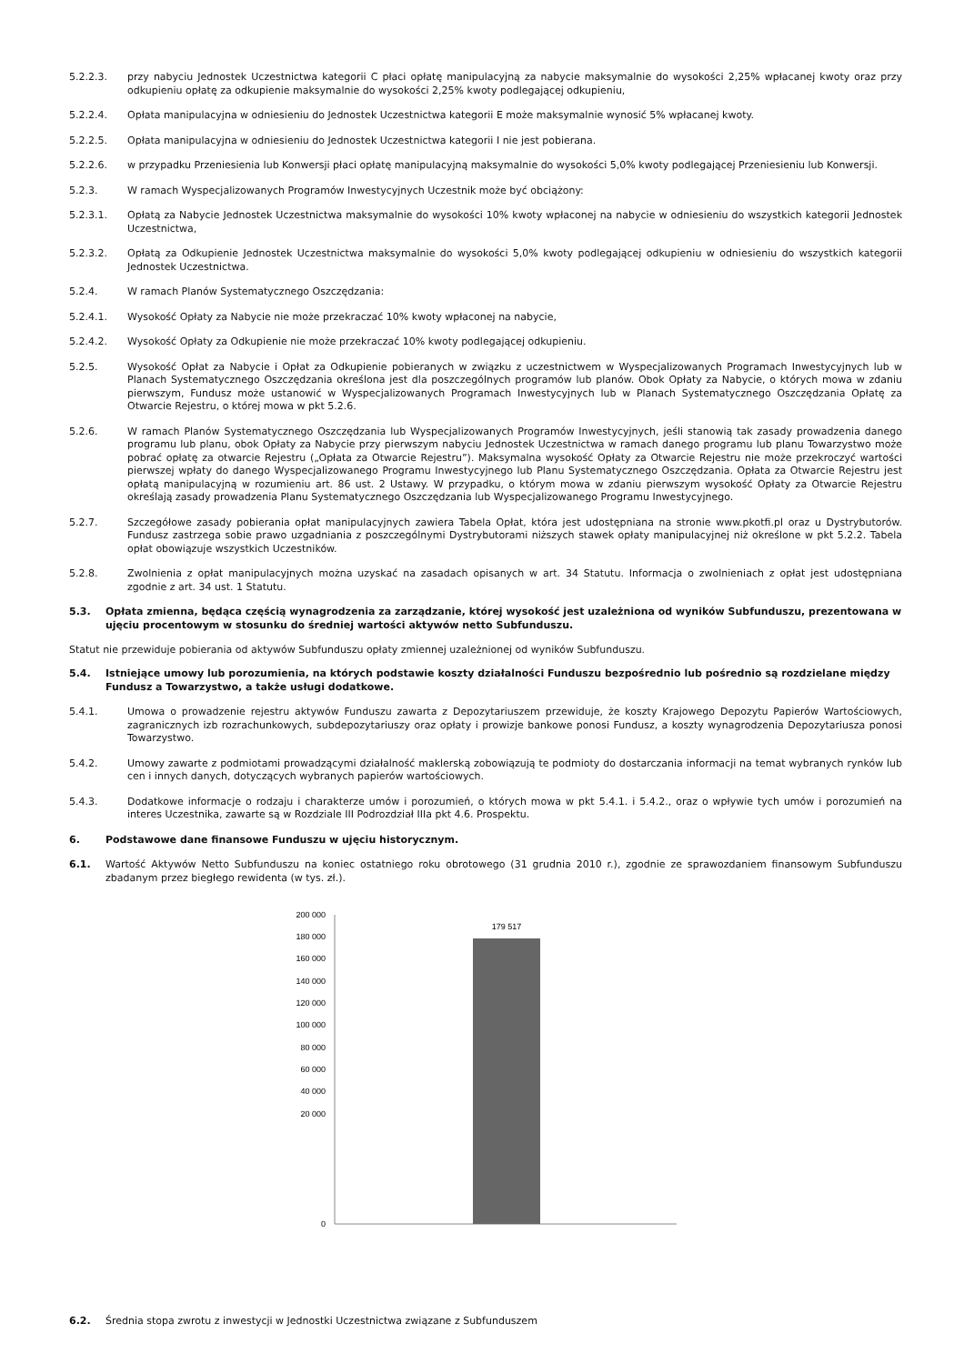5.2.2.3. przy nabyciu Jednostek Uczestnictwa kategorii C płaci opłatę manipulacyjną za nabycie maksymalnie do wysokości 2,25% wpłacanej kwoty oraz przy odkupieniu opłatę za odkupienie maksymalnie do wysokości 2,25% kwoty podlegającej odkupieniu,
5.2.2.4. Opłata manipulacyjna w odniesieniu do Jednostek Uczestnictwa kategorii E może maksymalnie wynosić 5% wpłacanej kwoty.
5.2.2.5. Opłata manipulacyjna w odniesieniu do Jednostek Uczestnictwa kategorii I nie jest pobierana.
5.2.2.6. w przypadku Przeniesienia lub Konwersji płaci opłatę manipulacyjną maksymalnie do wysokości 5,0% kwoty podlegającej Przeniesieniu lub Konwersji.
5.2.3. W ramach Wyspecjalizowanych Programów Inwestycyjnych Uczestnik może być obciążony:
5.2.3.1. Opłatą za Nabycie Jednostek Uczestnictwa maksymalnie do wysokości 10% kwoty wpłaconej na nabycie w odniesieniu do wszystkich kategorii Jednostek Uczestnictwa,
5.2.3.2. Opłatą za Odkupienie Jednostek Uczestnictwa maksymalnie do wysokości 5,0% kwoty podlegającej odkupieniu w odniesieniu do wszystkich kategorii Jednostek Uczestnictwa.
5.2.4. W ramach Planów Systematycznego Oszczędzania:
5.2.4.1. Wysokość Opłaty za Nabycie nie może przekraczać 10% kwoty wpłaconej na nabycie,
5.2.4.2. Wysokość Opłaty za Odkupienie nie może przekraczać 10% kwoty podlegającej odkupieniu.
5.2.5. Wysokość Opłat za Nabycie i Opłat za Odkupienie pobieranych w związku z uczestnictwem w Wyspecjalizowanych Programach Inwestycyjnych lub w Planach Systematycznego Oszczędzania określona jest dla poszczególnych programów lub planów. Obok Opłaty za Nabycie, o których mowa w zdaniu pierwszym, Fundusz może ustanowić w Wyspecjalizowanych Programach Inwestycyjnych lub w Planach Systematycznego Oszczędzania Opłatę za Otwarcie Rejestru, o której mowa w pkt 5.2.6.
5.2.6. W ramach Planów Systematycznego Oszczędzania lub Wyspecjalizowanych Programów Inwestycyjnych, jeśli stanowią tak zasady prowadzenia danego programu lub planu, obok Opłaty za Nabycie przy pierwszym nabyciu Jednostek Uczestnictwa w ramach danego programu lub planu Towarzystwo może pobrać opłatę za otwarcie Rejestru („Opłata za Otwarcie Rejestru”). Maksymalna wysokość Opłaty za Otwarcie Rejestru nie może przekroczyć wartości pierwszej wpłaty do danego Wyspecjalizowanego Programu Inwestycyjnego lub Planu Systematycznego Oszczędzania. Opłata za Otwarcie Rejestru jest opłatą manipulacyjną w rozumieniu art. 86 ust. 2 Ustawy. W przypadku, o którym mowa w zdaniu pierwszym wysokość Opłaty za Otwarcie Rejestru określają zasady prowadzenia Planu Systematycznego Oszczędzania lub Wyspecjalizowanego Programu Inwestycyjnego.
5.2.7. Szczegółowe zasady pobierania opłat manipulacyjnych zawiera Tabela Opłat, która jest udostępniana na stronie www.pkotfi.pl oraz u Dystrybutorów. Fundusz zastrzega sobie prawo uzgadniania z poszczególnymi Dystrybutorami niższych stawek opłaty manipulacyjnej niż określone w pkt 5.2.2. Tabela opłat obowiązuje wszystkich Uczestników.
5.2.8. Zwolnienia z opłat manipulacyjnych można uzyskać na zasadach opisanych w art. 34 Statutu. Informacja o zwolnieniach z opłat jest udostępniana zgodnie z art. 34 ust. 1 Statutu.
5.3. Opłata zmienna, będąca częścią wynagrodzenia za zarządzanie, której wysokość jest uzależniona od wyników Subfunduszu, prezentowana w ujęciu procentowym w stosunku do średniej wartości aktywów netto Subfunduszu.
Statut nie przewiduje pobierania od aktywów Subfunduszu opłaty zmiennej uzależnionej od wyników Subfunduszu.
5.4. Istniejące umowy lub porozumienia, na których podstawie koszty działalności Funduszu bezpośrednio lub pośrednio są rozdzielane między Fundusz a Towarzystwo, a także usługi dodatkowe.
5.4.1. Umowa o prowadzenie rejestru aktywów Funduszu zawarta z Depozytariuszem przewiduje, że koszty Krajowego Depozytu Papierów Wartościowych, zagranicznych izb rozrachunkowych, subdepozytariuszy oraz opłaty i prowizje bankowe ponosi Fundusz, a koszty wynagrodzenia Depozytariusza ponosi Towarzystwo.
5.4.2. Umowy zawarte z podmiotami prowadzącymi działalność maklerską zobowiązują te podmioty do dostarczania informacji na temat wybranych rynków lub cen i innych danych, dotyczących wybranych papierów wartościowych.
5.4.3. Dodatkowe informacje o rodzaju i charakterze umów i porozumień, o których mowa w pkt 5.4.1. i 5.4.2., oraz o wpływie tych umów i porozumień na interes Uczestnika, zawarte są w Rozdziale III Podrozdział IIIa pkt 4.6. Prospektu.
6. Podstawowe dane finansowe Funduszu w ujęciu historycznym.
6.1. Wartość Aktywów Netto Subfunduszu na koniec ostatniego roku obrotowego (31 grudnia 2010 r.), zgodnie ze sprawozdaniem finansowym Subfunduszu zbadanym przez biegłego rewidenta (w tys. zł.).
200 000
180 000
160 000
140 000
120 000
100 000
80 000
60 000
40 000
20 000
0
179 517
6.2. Średnia stopa zwrotu z inwestycji w Jednostki Uczestnictwa związane z Subfunduszem